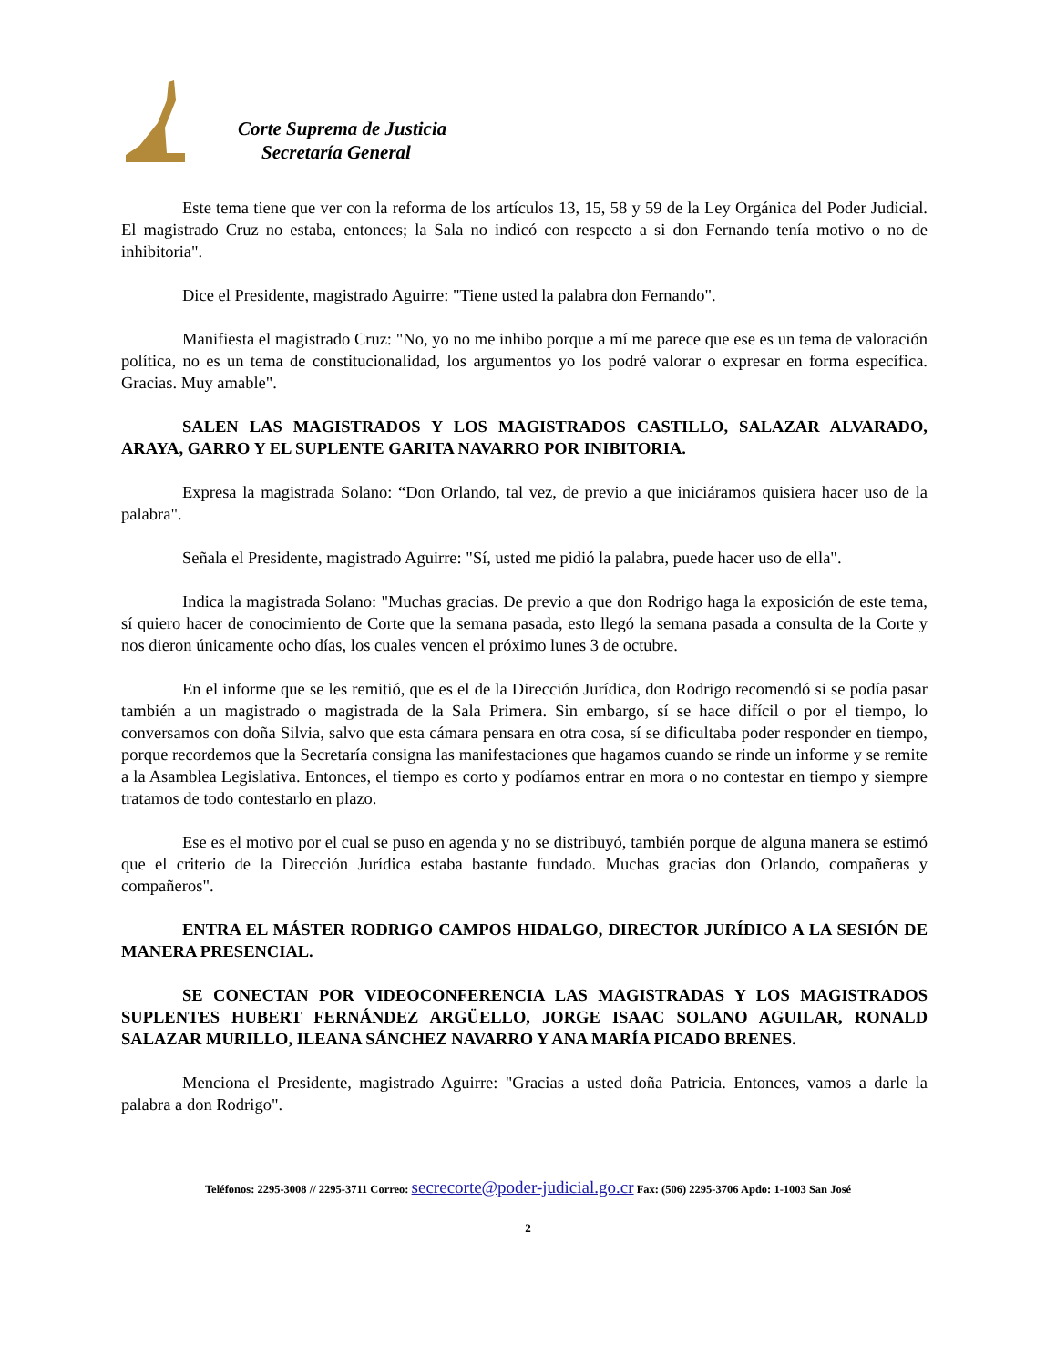Corte Suprema de Justicia
Secretaría General
Este tema tiene que ver con la reforma de los artículos 13, 15, 58 y 59 de la Ley Orgánica del Poder Judicial. El magistrado Cruz no estaba, entonces; la Sala no indicó con respecto a si don Fernando tenía motivo o no de inhibitoria".
Dice el Presidente, magistrado Aguirre: "Tiene usted la palabra don Fernando".
Manifiesta el magistrado Cruz: "No, yo no me inhibo porque a mí me parece que ese es un tema de valoración política, no es un tema de constitucionalidad, los argumentos yo los podré valorar o expresar en forma específica. Gracias. Muy amable".
SALEN LAS MAGISTRADOS Y LOS MAGISTRADOS CASTILLO, SALAZAR ALVARADO, ARAYA, GARRO Y EL SUPLENTE GARITA NAVARRO POR INIBITORIA.
Expresa la magistrada Solano: “Don Orlando, tal vez, de previo a que iniciáramos quisiera hacer uso de la palabra".
Señala el Presidente, magistrado Aguirre: "Sí, usted me pidió la palabra, puede hacer uso de ella".
Indica la magistrada Solano: "Muchas gracias. De previo a que don Rodrigo haga la exposición de este tema, sí quiero hacer de conocimiento de Corte que la semana pasada, esto llegó la semana pasada a consulta de la Corte y nos dieron únicamente ocho días, los cuales vencen el próximo lunes 3 de octubre.
En el informe que se les remitió, que es el de la Dirección Jurídica, don Rodrigo recomendó si se podía pasar también a un magistrado o magistrada de la Sala Primera. Sin embargo, sí se hace difícil o por el tiempo, lo conversamos con doña Silvia, salvo que esta cámara pensara en otra cosa, sí se dificultaba poder responder en tiempo, porque recordemos que la Secretaría consigna las manifestaciones que hagamos cuando se rinde un informe y se remite a la Asamblea Legislativa. Entonces, el tiempo es corto y podíamos entrar en mora o no contestar en tiempo y siempre tratamos de todo contestarlo en plazo.
Ese es el motivo por el cual se puso en agenda y no se distribuyó, también porque de alguna manera se estimó que el criterio de la Dirección Jurídica estaba bastante fundado. Muchas gracias don Orlando, compañeras y compañeros".
ENTRA EL MÁSTER RODRIGO CAMPOS HIDALGO, DIRECTOR JURÍDICO A LA SESIÓN DE MANERA PRESENCIAL.
SE CONECTAN POR VIDEOCONFERENCIA LAS MAGISTRADAS Y LOS MAGISTRADOS SUPLENTES HUBERT FERNÁNDEZ ARGÜELLO, JORGE ISAAC SOLANO AGUILAR, RONALD SALAZAR MURILLO, ILEANA SÁNCHEZ NAVARRO Y ANA MARÍA PICADO BRENES.
Menciona el Presidente, magistrado Aguirre: "Gracias a usted doña Patricia. Entonces, vamos a darle la palabra a don Rodrigo".
Teléfonos: 2295-3008 // 2295-3711 Correo: secrecorte@poder-judicial.go.cr Fax: (506) 2295-3706 Apdo: 1-1003 San José
2